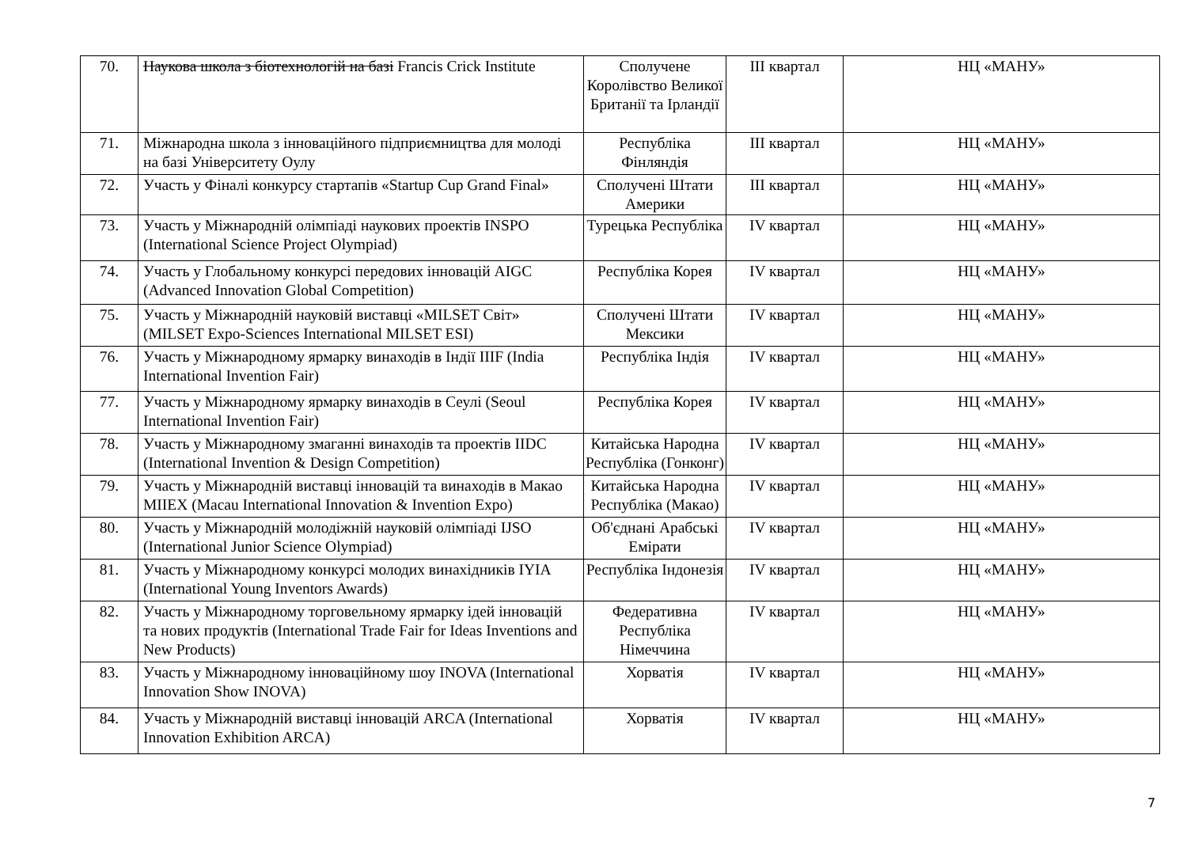| 70. | Наукова школа з біотехнологій на базі Francis Crick Institute | Сполучене Королівство Великої Британії та Ірландії | III квартал | НЦ «МАНУ» |
| 71. | Міжнародна школа з інноваційного підприємництва для молоді на базі Університету Оулу | Республіка Фінляндія | III квартал | НЦ «МАНУ» |
| 72. | Участь у Фіналі конкурсу стартапів «Startup Cup Grand Final» | Сполучені Штати Америки | III квартал | НЦ «МАНУ» |
| 73. | Участь у Міжнародній олімпіаді наукових проектів INSPO (International Science Project Olympiad) | Турецька Республіка | IV квартал | НЦ «МАНУ» |
| 74. | Участь у Глобальному конкурсі передових інновацій AIGC (Advanced Innovation Global Competition) | Республіка Корея | IV квартал | НЦ «МАНУ» |
| 75. | Участь у Міжнародній науковій виставці «MILSET Світ» (MILSET Expo-Sciences International MILSET ESI) | Сполучені Штати Мексики | IV квартал | НЦ «МАНУ» |
| 76. | Участь у Міжнародному ярмарку винаходів в Індії IIIF (India International Invention Fair) | Республіка Індія | IV квартал | НЦ «МАНУ» |
| 77. | Участь у Міжнародному ярмарку винаходів в Сеулі (Seoul International Invention Fair) | Республіка Корея | IV квартал | НЦ «МАНУ» |
| 78. | Участь у Міжнародному змаганні винаходів та проектів IIDC (International Invention & Design Competition) | Китайська Народна Республіка (Гонконг) | IV квартал | НЦ «МАНУ» |
| 79. | Участь у Міжнародній виставці інновацій та винаходів в Макао MIIEX (Macau International Innovation & Invention Expo) | Китайська Народна Республіка (Макао) | IV квартал | НЦ «МАНУ» |
| 80. | Участь у Міжнародній молодіжній науковій олімпіаді IJSO (International Junior Science Olympiad) | Об'єднані Арабські Емірати | IV квартал | НЦ «МАНУ» |
| 81. | Участь у Міжнародному конкурсі молодих винахідників IYIA (International Young Inventors Awards) | Республіка Індонезія | IV квартал | НЦ «МАНУ» |
| 82. | Участь у Міжнародному торговельному ярмарку ідей інновацій та нових продуктів (International Trade Fair for Ideas Inventions and New Products) | Федеративна Республіка Німеччина | IV квартал | НЦ «МАНУ» |
| 83. | Участь у Міжнародному інноваційному шоу INOVA (International Innovation Show INOVA) | Хорватія | IV квартал | НЦ «МАНУ» |
| 84. | Участь у Міжнародній виставці інновацій ARCA (International Innovation Exhibition ARCA) | Хорватія | IV квартал | НЦ «МАНУ» |
7